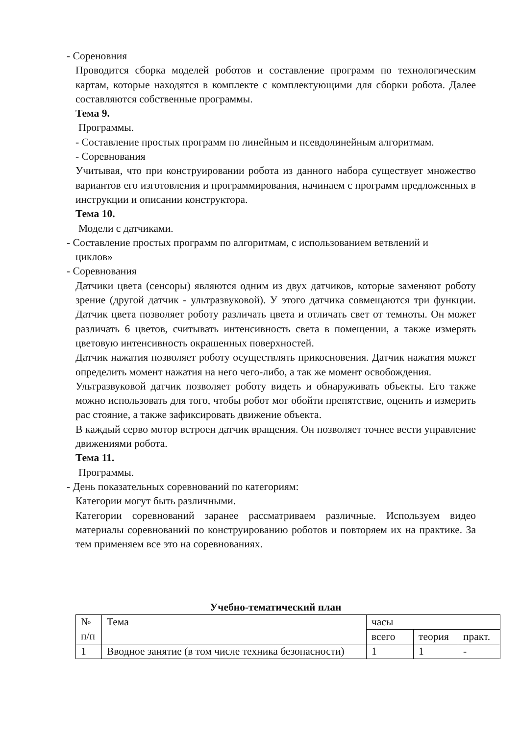- Сореновния
Проводится сборка моделей роботов и составление программ по технологическим картам, которые находятся в комплекте с комплектующими для сборки робота. Далее составляются собственные программы.
Тема 9.
Программы.
- Составление простых программ по линейным и псевдолинейным алгоритмам.
- Соревнования
Учитывая, что при конструировании робота из данного набора существует множество вариантов его изготовления и программирования, начинаем с программ предложенных в инструкции и описании конструктора.
Тема 10.
Модели с датчиками.
- Составление простых программ по алгоритмам, с использованием ветвлений и
циклов»
- Соревнования
Датчики цвета (сенсоры) являются одним из двух датчиков, которые заменяют роботу зрение (другой датчик - ультразвуковой). У этого датчика совмещаются три функции. Датчик цвета позволяет роботу различать цвета и отличать свет от темноты. Он может различать 6 цветов, считывать интенсивность света в помещении, а также измерять цветовую интенсивность окрашенных поверхностей.
Датчик нажатия позволяет роботу осуществлять прикосновения. Датчик нажатия может определить момент нажатия на него чего-либо, а так же момент освобождения.
Ультразвуковой датчик позволяет роботу видеть и обнаруживать объекты. Его также можно использовать для того, чтобы робот мог обойти препятствие, оценить и измерить рас стояние, а также зафиксировать движение объекта.
В каждый серво мотор встроен датчик вращения. Он позволяет точнее вести управление движениями робота.
Тема 11.
Программы.
- День показательных соревнований по категориям:
Категории могут быть различными.
Категории соревнований заранее рассматриваем различные. Используем видео материалы соревнований по конструированию роботов и повторяем их на практике. За тем применяем все это на соревнованиях.
Учебно-тематический план
| № п/п | Тема | часы | | |
| | | всего | теория | практ. |
| 1 | Вводное занятие (в том числе техника безопасности) | 1 | 1 | - |